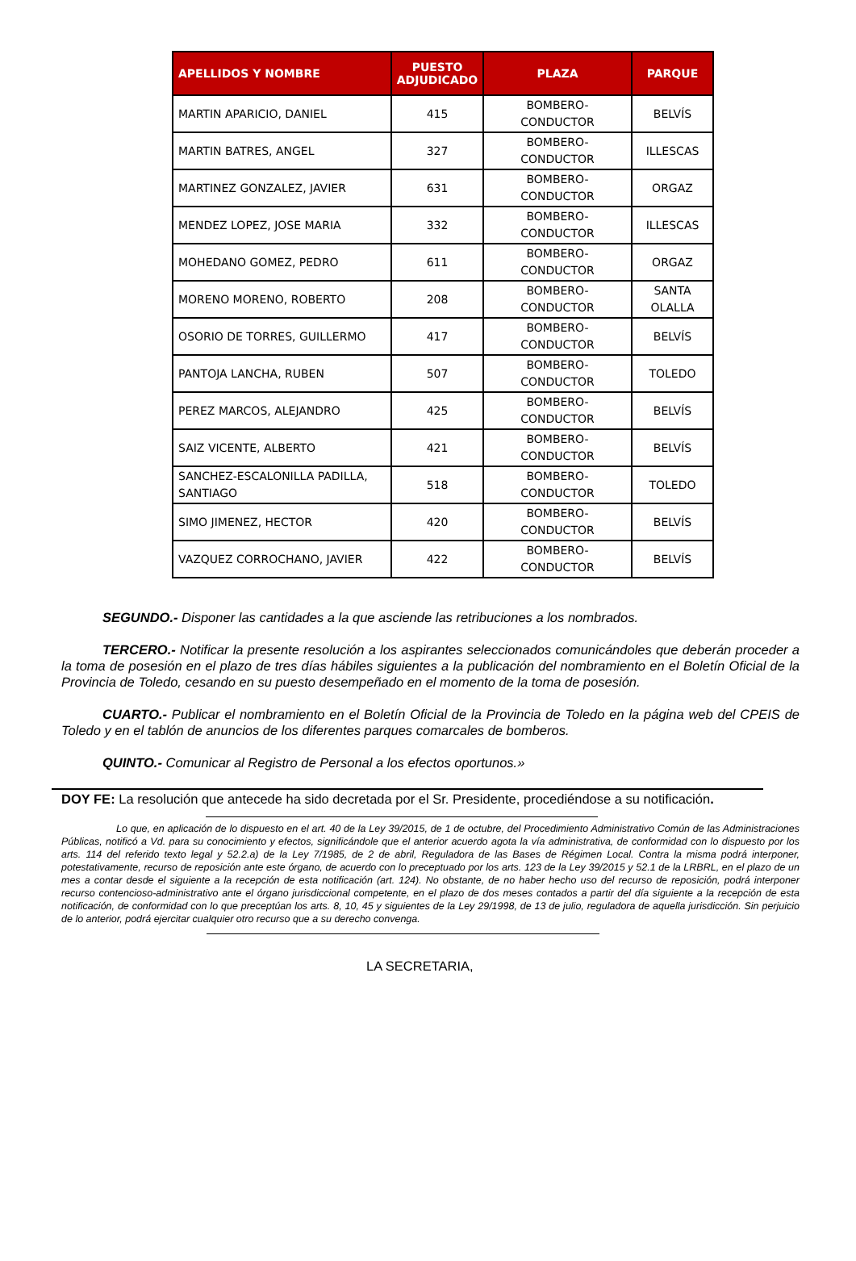| APELLIDOS Y NOMBRE | PUESTO ADJUDICADO | PLAZA | PARQUE |
| --- | --- | --- | --- |
| MARTIN APARICIO, DANIEL | 415 | BOMBERO- CONDUCTOR | BELVÍS |
| MARTIN BATRES, ANGEL | 327 | BOMBERO- CONDUCTOR | ILLESCAS |
| MARTINEZ GONZALEZ, JAVIER | 631 | BOMBERO- CONDUCTOR | ORGAZ |
| MENDEZ LOPEZ, JOSE MARIA | 332 | BOMBERO- CONDUCTOR | ILLESCAS |
| MOHEDANO GOMEZ, PEDRO | 611 | BOMBERO- CONDUCTOR | ORGAZ |
| MORENO MORENO, ROBERTO | 208 | BOMBERO- CONDUCTOR | SANTA OLALLA |
| OSORIO DE TORRES, GUILLERMO | 417 | BOMBERO- CONDUCTOR | BELVÍS |
| PANTOJA LANCHA, RUBEN | 507 | BOMBERO- CONDUCTOR | TOLEDO |
| PEREZ MARCOS, ALEJANDRO | 425 | BOMBERO- CONDUCTOR | BELVÍS |
| SAIZ VICENTE, ALBERTO | 421 | BOMBERO- CONDUCTOR | BELVÍS |
| SANCHEZ-ESCALONILLA PADILLA, SANTIAGO | 518 | BOMBERO- CONDUCTOR | TOLEDO |
| SIMO JIMENEZ, HECTOR | 420 | BOMBERO- CONDUCTOR | BELVÍS |
| VAZQUEZ CORROCHANO, JAVIER | 422 | BOMBERO- CONDUCTOR | BELVÍS |
SEGUNDO.- Disponer las cantidades a la que asciende las retribuciones a los nombrados.
TERCERO.- Notificar la presente resolución a los aspirantes seleccionados comunicándoles que deberán proceder a la toma de posesión en el plazo de tres días hábiles siguientes a la publicación del nombramiento en el Boletín Oficial de la Provincia de Toledo, cesando en su puesto desempeñado en el momento de la toma de posesión.
CUARTO.- Publicar el nombramiento en el Boletín Oficial de la Provincia de Toledo en la página web del CPEIS de Toledo y en el tablón de anuncios de los diferentes parques comarcales de bomberos.
QUINTO.- Comunicar al Registro de Personal a los efectos oportunos.»
DOY FE: La resolución que antecede ha sido decretada por el Sr. Presidente, procediéndose a su notificación.
Lo que, en aplicación de lo dispuesto en el art. 40 de la Ley 39/2015, de 1 de octubre, del Procedimiento Administrativo Común de las Administraciones Públicas, notificó a Vd. para su conocimiento y efectos, significándole que el anterior acuerdo agota la vía administrativa, de conformidad con lo dispuesto por los arts. 114 del referido texto legal y 52.2.a) de la Ley 7/1985, de 2 de abril, Reguladora de las Bases de Régimen Local. Contra la misma podrá interponer, potestativamente, recurso de reposición ante este órgano, de acuerdo con lo preceptuado por los arts. 123 de la Ley 39/2015 y 52.1 de la LRBRL, en el plazo de un mes a contar desde el siguiente a la recepción de esta notificación (art. 124). No obstante, de no haber hecho uso del recurso de reposición, podrá interponer recurso contencioso-administrativo ante el órgano jurisdiccional competente, en el plazo de dos meses contados a partir del día siguiente a la recepción de esta notificación, de conformidad con lo que preceptúan los arts. 8, 10, 45 y siguientes de la Ley 29/1998, de 13 de julio, reguladora de aquella jurisdicción. Sin perjuicio de lo anterior, podrá ejercitar cualquier otro recurso que a su derecho convenga.
LA SECRETARIA,